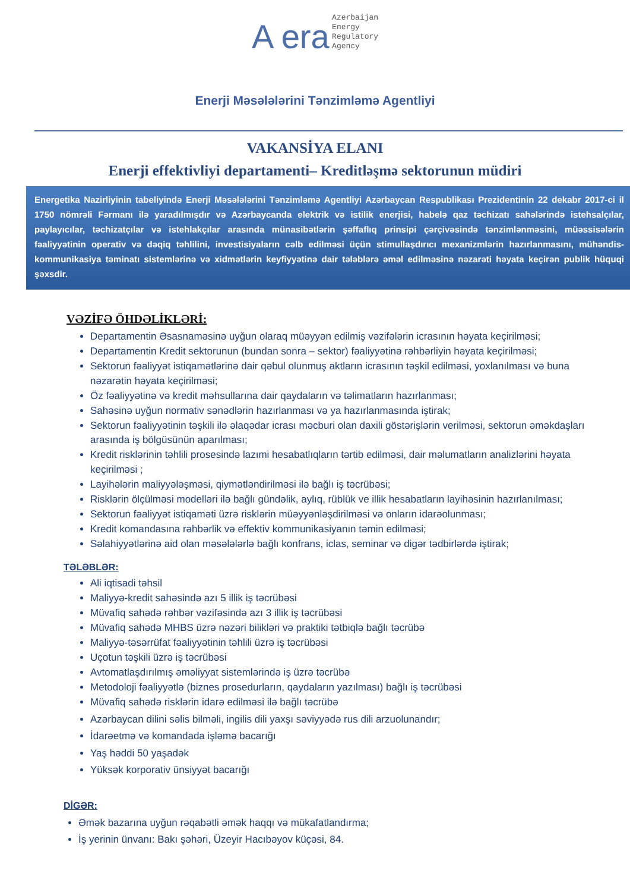A era Azerbaijan
Energy
Regulatory
Agency
Enerji Məsələlərini Tənzimləmə Agentliyi
VAKANSİYA ELANI
Enerji effektivliyi departamenti– Kreditləşmə sektorunun müdiri
Energetika Nazirliyinin tabeliyində Enerji Məsələlərini Tənzimləmə Agentliyi Azərbaycan Respublikası Prezidentinin 22 dekabr 2017-ci il 1750 nömrəli Fərmanı ilə yaradılmışdır və Azərbaycanda elektrik və istilik enerjisi, habelə qaz təchizatı sahələrində istehsalçılar, paylayıcılar, təchizatçılar və istehlakçılar arasında münasibətlərin şəffaflıq prinsipi çərçivəsində tənzimlənməsini, müəssisələrin fəaliyyətinin operativ və dəqiq təhlilini, investisiyaların cəlb edilməsi üçün stimullaşdırıcı mexanizmlərin hazırlanmasını, mühəndis-kommunikasiya təminatı sistemlərinə və xidmətlərin keyfiyyətinə dair tələblərə əməl edilməsinə nəzarəti həyata keçirən publik hüquqi şəxsdir.
VƏZİFƏ ÖHDƏLİKLƏRİ:
Departamentin Əsasnaməsinə uyğun olaraq müəyyən edilmiş vəzifələrin icrasının həyata keçirilməsi;
Departamentin Kredit sektorunun (bundan sonra – sektor) fəaliyyətinə rəhbərliyin həyata keçirilməsi;
Sektorun fəaliyyət istiqamətlərinə dair qəbul olunmuş aktların icrasının təşkil edilməsi, yoxlanılması və buna nəzarətin həyata keçirilməsi;
Öz fəaliyyətinə və kredit məhsullarına dair qaydaların və təlimatların hazırlanması;
Sahəsinə uyğun normativ sənədlərin hazırlanması və ya hazırlanmasında iştirak;
Sektorun fəaliyyətinin təşkili ilə əlaqədar icrası məcburi olan daxili göstərişlərin verilməsi, sektorun əməkdaşları arasında iş bölgüsünün aparılması;
Kredit risklərinin təhlili prosesində lazımi hesabatlıqların tərtib edilməsi, dair məlumatların analizlərini həyata keçirilməsi ;
Layihələrin maliyyələşməsi, qiymətləndirilməsi ilə bağlı iş təcrübəsi;
Risklərin ölçülməsi modelləri ilə bağlı gündəlik, aylıq, rüblük ve illik hesabatların layihəsinin hazırlanılması;
Sektorun fəaliyyət istiqaməti üzrə risklərin müəyyənləşdirilməsi və onların idarəolunması;
Kredit komandasına rəhbərlik və effektiv kommunikasiyanın təmin edilməsi;
Səlahiyyətlərinə aid olan məsələlərlə bağlı konfrans, iclas, seminar və digər tədbirlərdə iştirak;
TƏLƏBLƏR:
Ali iqtisadi təhsil
Maliyyə-kredit sahəsində azı 5 illik iş təcrübəsi
Müvafiq sahədə rəhbər vəzifəsində azı 3 illik iş təcrübəsi
Müvafiq sahədə MHBS üzrə nəzəri bilikləri və praktiki tətbiqlə bağlı təcrübə
Maliyyə-təsərrüfat fəaliyyətinin təhlili üzrə iş təcrübəsi
Uçotun təşkili üzrə iş təcrübəsi
Avtomatlaşdırılmış əməliyyat sistemlərində iş üzrə təcrübə
Metodoloji fəaliyyətlə (biznes prosedurların, qaydaların yazılması) bağlı iş təcrübəsi
Müvafiq sahədə risklərin idarə edilməsi ilə bağlı təcrübə
Azərbaycan dilini səlis bilməli, ingilis dili yaxşı səviyyədə rus dili arzuolunandır;
İdarəetmə və komandada işləmə bacarığı
Yaş həddi 50 yaşadək
Yüksək korporativ ünsiyyət bacarığı
DİGƏR:
Əmək bazarına uyğun rəqabətli əmək haqqı və mükafatlandırma;
İş yerinin ünvanı: Bakı şəhəri, Üzeyir Hacıbəyov küçəsi, 84.